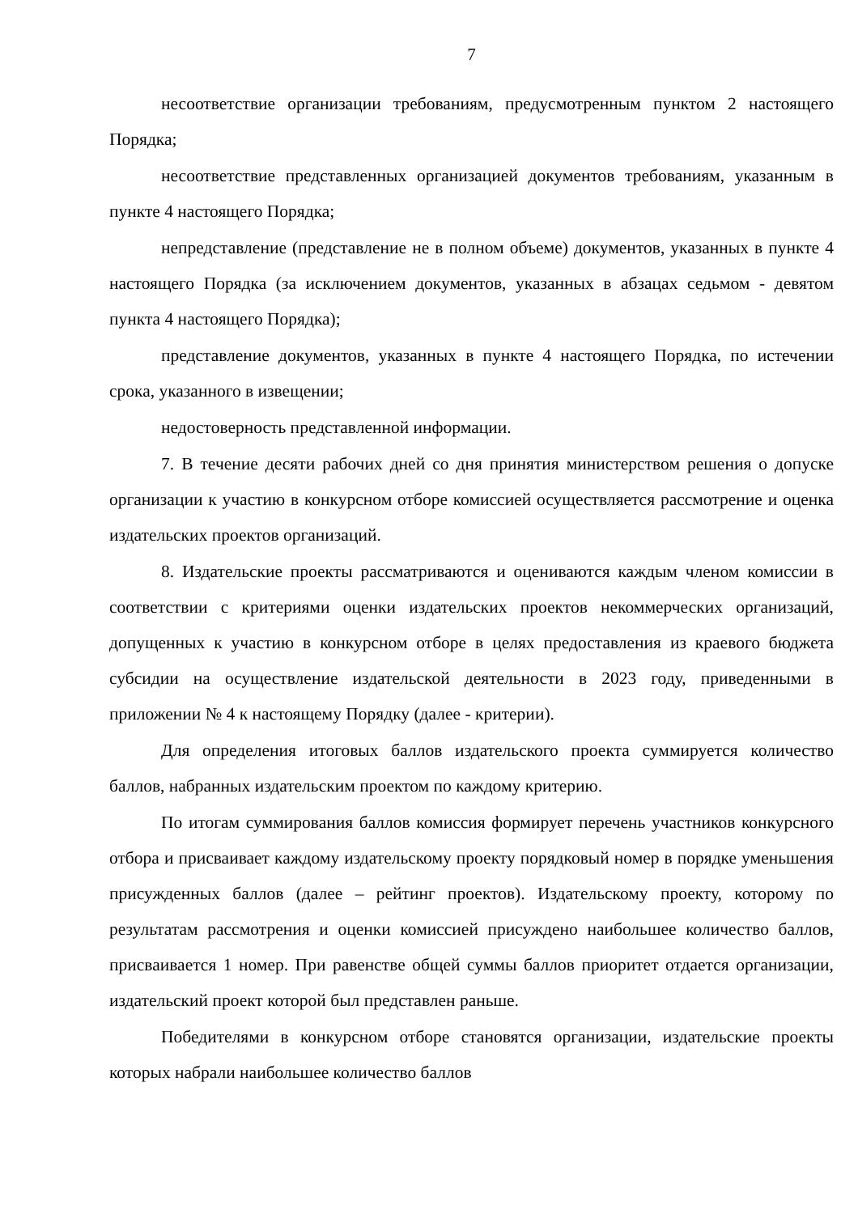7
несоответствие организации требованиям, предусмотренным пунктом 2 настоящего Порядка;
несоответствие представленных организацией документов требованиям, указанным в пункте 4 настоящего Порядка;
непредставление (представление не в полном объеме) документов, указанных в пункте 4 настоящего Порядка (за исключением документов, указанных в абзацах седьмом - девятом пункта 4 настоящего Порядка);
представление документов, указанных в пункте 4 настоящего Порядка, по истечении срока, указанного в извещении;
недостоверность представленной информации.
7. В течение десяти рабочих дней со дня принятия министерством решения о допуске организации к участию в конкурсном отборе комиссией осуществляется рассмотрение и оценка издательских проектов организаций.
8. Издательские проекты рассматриваются и оцениваются каждым членом комиссии в соответствии с критериями оценки издательских проектов некоммерческих организаций, допущенных к участию в конкурсном отборе в целях предоставления из краевого бюджета субсидии на осуществление издательской деятельности в 2023 году, приведенными в приложении № 4 к настоящему Порядку (далее - критерии).
Для определения итоговых баллов издательского проекта суммируется количество баллов, набранных издательским проектом по каждому критерию.
По итогам суммирования баллов комиссия формирует перечень участников конкурсного отбора и присваивает каждому издательскому проекту порядковый номер в порядке уменьшения присужденных баллов (далее – рейтинг проектов). Издательскому проекту, которому по результатам рассмотрения и оценки комиссией присуждено наибольшее количество баллов, присваивается 1 номер. При равенстве общей суммы баллов приоритет отдается организации, издательский проект которой был представлен раньше.
Победителями в конкурсном отборе становятся организации, издательские проекты которых набрали наибольшее количество баллов